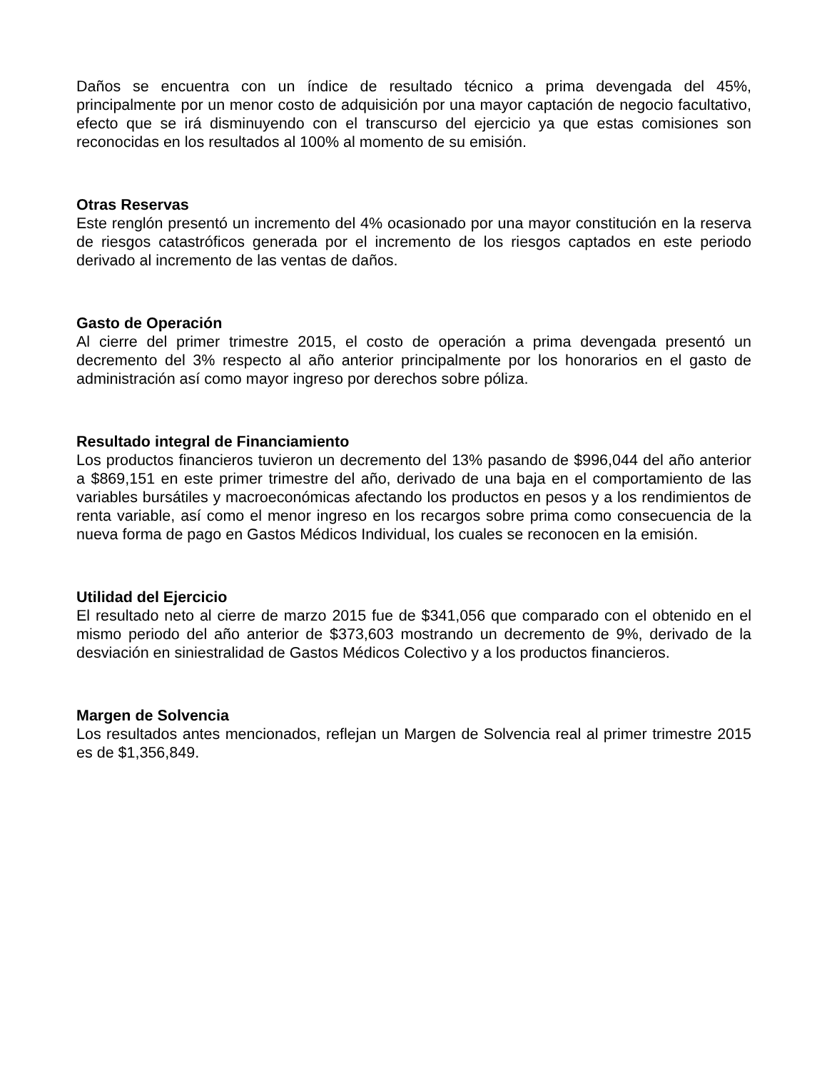Daños se encuentra con un índice de resultado técnico a prima devengada del 45%, principalmente por un menor costo de adquisición por una mayor captación de negocio facultativo, efecto que se irá disminuyendo con el transcurso del ejercicio ya que estas comisiones son reconocidas en los resultados al 100% al momento de su emisión.
Otras Reservas
Este renglón presentó un incremento del 4% ocasionado por una mayor constitución en la reserva de riesgos catastróficos generada por el incremento de los riesgos captados en este periodo derivado al incremento de las ventas de daños.
Gasto de Operación
Al cierre del primer trimestre 2015, el costo de operación a prima devengada presentó un decremento del 3% respecto al año anterior principalmente por los honorarios en el gasto de administración así como mayor ingreso por derechos sobre póliza.
Resultado integral de Financiamiento
Los productos financieros tuvieron un decremento del 13% pasando de $996,044 del año anterior a $869,151 en este primer trimestre del año, derivado de una baja en el comportamiento de las variables bursátiles y macroeconómicas afectando los productos en pesos y a los rendimientos de renta variable, así como el menor ingreso en los recargos sobre prima como consecuencia de la nueva forma de pago en Gastos Médicos Individual, los cuales se reconocen en la emisión.
Utilidad del Ejercicio
El resultado neto al cierre de marzo 2015 fue de $341,056 que comparado con el obtenido en el mismo periodo del año anterior de $373,603 mostrando un decremento de 9%, derivado de la desviación en siniestralidad de Gastos Médicos Colectivo y a los productos financieros.
Margen de Solvencia
Los resultados antes mencionados, reflejan un Margen de Solvencia real al primer trimestre 2015 es de $1,356,849.